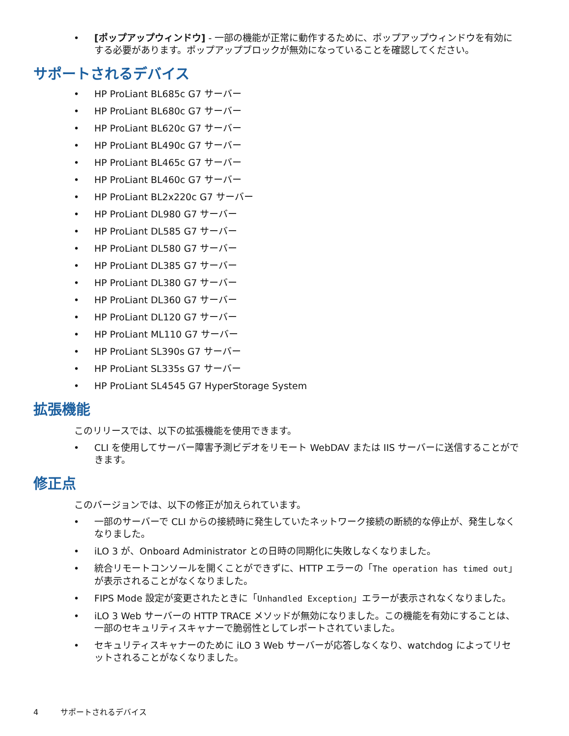[ポップアップウィンドウ] - 一部の機能が正常に動作するために、ポップアップウィンドウを有効にする必要があります。ポップアップブロックが無効になっていることを確認してください。
サポートされるデバイス
HP ProLiant BL685c G7 サーバー
HP ProLiant BL680c G7 サーバー
HP ProLiant BL620c G7 サーバー
HP ProLiant BL490c G7 サーバー
HP ProLiant BL465c G7 サーバー
HP ProLiant BL460c G7 サーバー
HP ProLiant BL2x220c G7 サーバー
HP ProLiant DL980 G7 サーバー
HP ProLiant DL585 G7 サーバー
HP ProLiant DL580 G7 サーバー
HP ProLiant DL385 G7 サーバー
HP ProLiant DL380 G7 サーバー
HP ProLiant DL360 G7 サーバー
HP ProLiant DL120 G7 サーバー
HP ProLiant ML110 G7 サーバー
HP ProLiant SL390s G7 サーバー
HP ProLiant SL335s G7 サーバー
HP ProLiant SL4545 G7 HyperStorage System
拡張機能
このリリースでは、以下の拡張機能を使用できます。
CLI を使用してサーバー障害予測ビデオをリモート WebDAV または IIS サーバーに送信することができます。
修正点
このバージョンでは、以下の修正が加えられています。
一部のサーバーで CLI からの接続時に発生していたネットワーク接続の断続的な停止が、発生しなくなりました。
iLO 3 が、Onboard Administrator との日時の同期化に失敗しなくなりました。
統合リモートコンソールを開くことができずに、HTTP エラーの「The operation has timed out」が表示されることがなくなりました。
FIPS Mode 設定が変更されたときに「Unhandled Exception」エラーが表示されなくなりました。
iLO 3 Web サーバーの HTTP TRACE メソッドが無効になりました。この機能を有効にすることは、一部のセキュリティスキャナーで脆弱性としてレポートされていました。
セキュリティスキャナーのために iLO 3 Web サーバーが応答しなくなり、watchdog によってリセットされることがなくなりました。
4 サポートされるデバイス